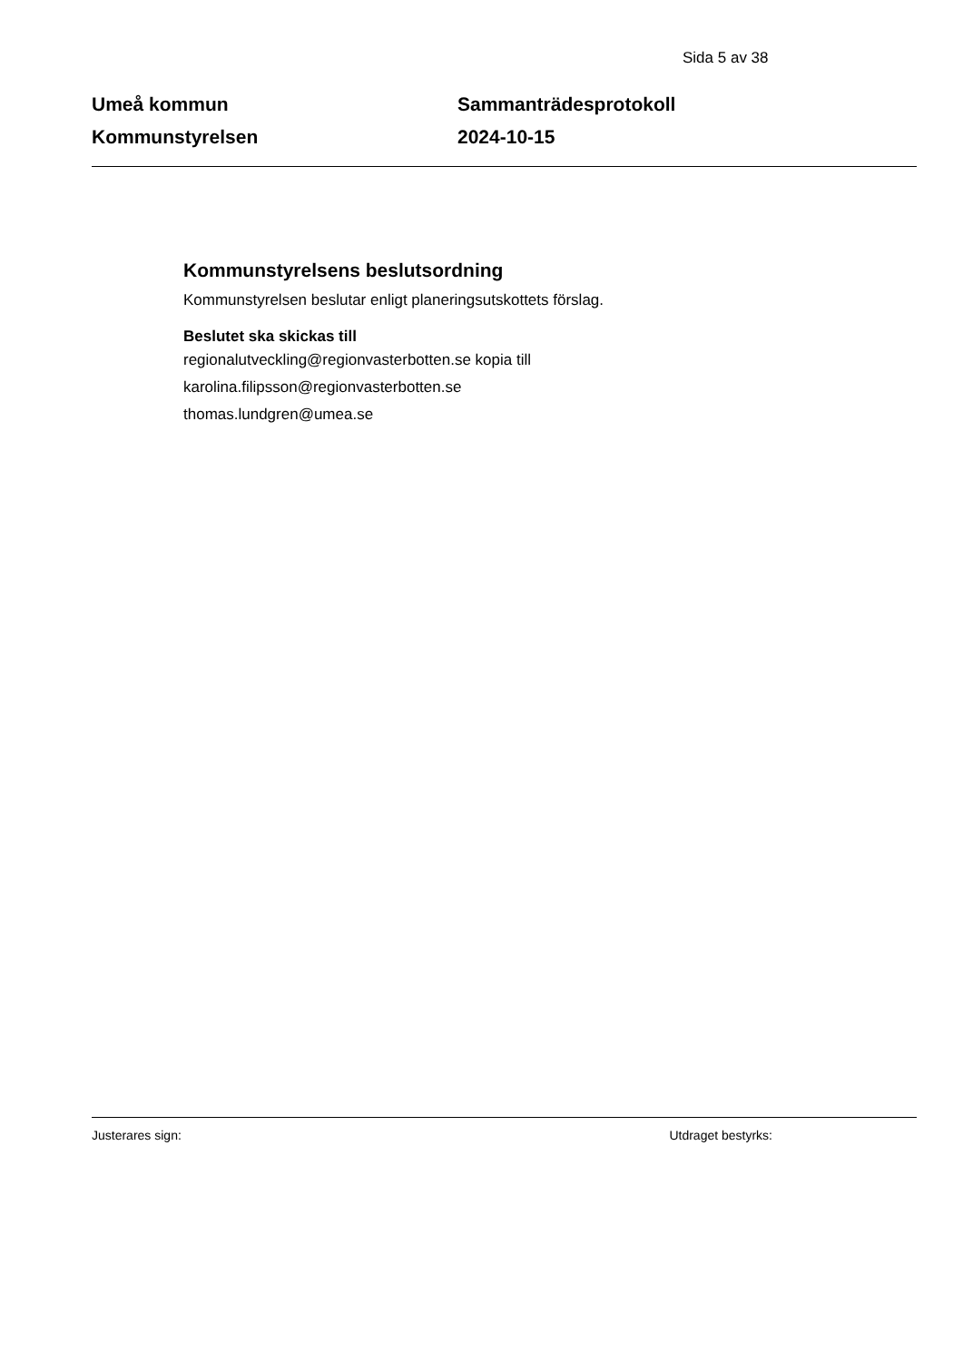Sida 5 av 38
Umeå kommun
Kommunstyrelsen
Sammanträdesprotokoll
2024-10-15
Kommunstyrelsens beslutsordning
Kommunstyrelsen beslutar enligt planeringsutskottets förslag.
Beslutet ska skickas till
regionalutveckling@regionvasterbotten.se kopia till
karolina.filipsson@regionvasterbotten.se
thomas.lundgren@umea.se
Justerares sign: Utdraget bestyrks: